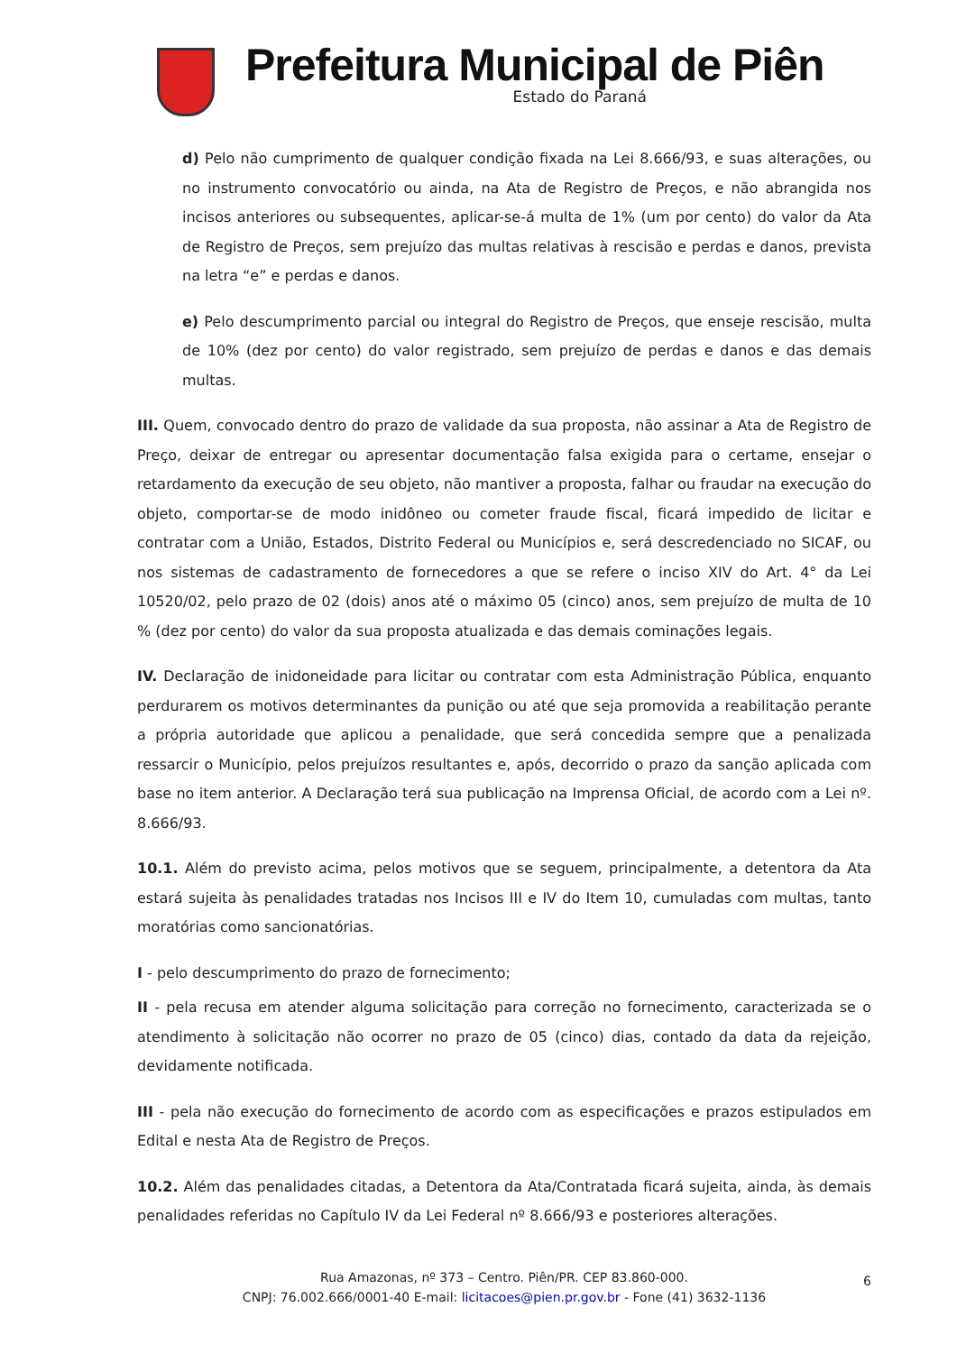Prefeitura Municipal de Piên
Estado do Paraná
d) Pelo não cumprimento de qualquer condição fixada na Lei 8.666/93, e suas alterações, ou no instrumento convocatório ou ainda, na Ata de Registro de Preços, e não abrangida nos incisos anteriores ou subsequentes, aplicar-se-á multa de 1% (um por cento) do valor da Ata de Registro de Preços, sem prejuízo das multas relativas à rescisão e perdas e danos, prevista na letra “e” e perdas e danos.
e) Pelo descumprimento parcial ou integral do Registro de Preços, que enseje rescisão, multa de 10% (dez por cento) do valor registrado, sem prejuízo de perdas e danos e das demais multas.
III. Quem, convocado dentro do prazo de validade da sua proposta, não assinar a Ata de Registro de Preço, deixar de entregar ou apresentar documentação falsa exigida para o certame, ensejar o retardamento da execução de seu objeto, não mantiver a proposta, falhar ou fraudar na execução do objeto, comportar-se de modo inidôneo ou cometer fraude fiscal, ficará impedido de licitar e contratar com a União, Estados, Distrito Federal ou Municípios e, será descredenciado no SICAF, ou nos sistemas de cadastramento de fornecedores a que se refere o inciso XIV do Art. 4° da Lei 10520/02, pelo prazo de 02 (dois) anos até o máximo 05 (cinco) anos, sem prejuízo de multa de 10 % (dez por cento) do valor da sua proposta atualizada e das demais cominações legais.
IV. Declaração de inidoneidade para licitar ou contratar com esta Administração Pública, enquanto perdurarem os motivos determinantes da punição ou até que seja promovida a reabilitação perante a própria autoridade que aplicou a penalidade, que será concedida sempre que a penalizada ressarcir o Município, pelos prejuízos resultantes e, após, decorrido o prazo da sanção aplicada com base no item anterior. A Declaração terá sua publicação na Imprensa Oficial, de acordo com a Lei nº. 8.666/93.
10.1. Além do previsto acima, pelos motivos que se seguem, principalmente, a detentora da Ata estará sujeita às penalidades tratadas nos Incisos III e IV do Item 10, cumuladas com multas, tanto moratórias como sancionatórias.
I - pelo descumprimento do prazo de fornecimento;
II - pela recusa em atender alguma solicitação para correção no fornecimento, caracterizada se o atendimento à solicitação não ocorrer no prazo de 05 (cinco) dias, contado da data da rejeição, devidamente notificada.
III - pela não execução do fornecimento de acordo com as especificações e prazos estipulados em Edital e nesta Ata de Registro de Preços.
10.2. Além das penalidades citadas, a Detentora da Ata/Contratada ficará sujeita, ainda, às demais penalidades referidas no Capítulo IV da Lei Federal nº 8.666/93 e posteriores alterações.
Rua Amazonas, nº 373 – Centro. Piên/PR. CEP 83.860-000.
CNPJ: 76.002.666/0001-40 E-mail: licitacoes@pien.pr.gov.br - Fone (41) 3632-1136
6